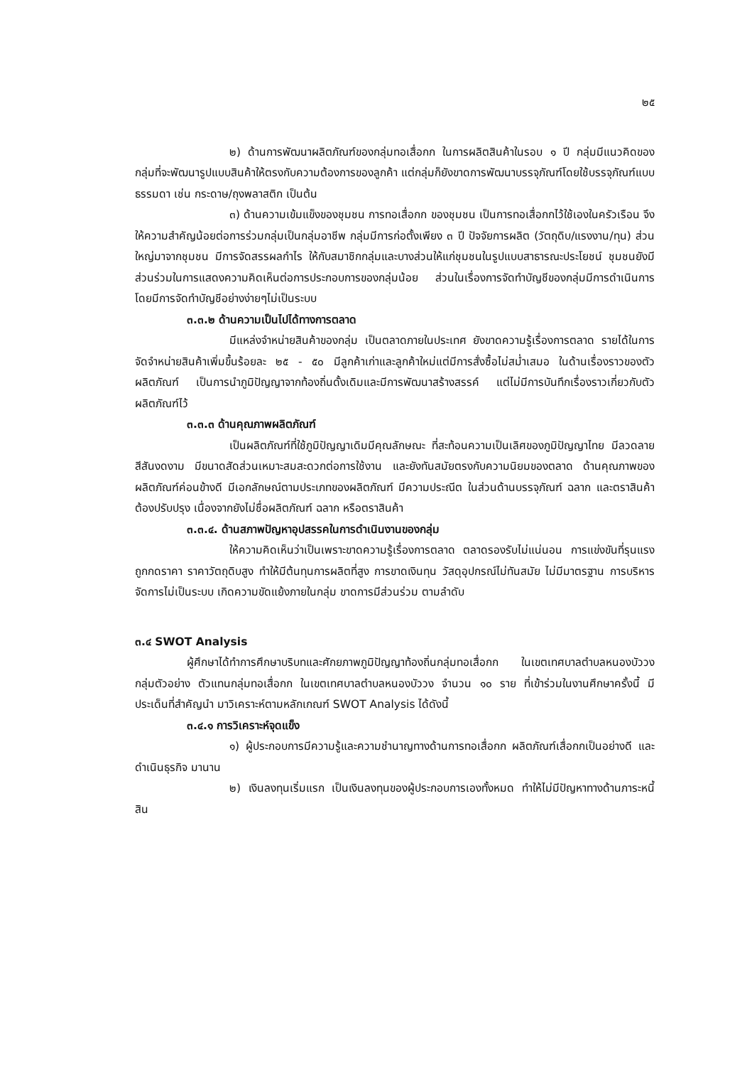๒๕
๒) ด้านการพัฒนาผลิตภัณฑ์ของกลุ่มทอเสื่อกก ในการผลิตสินค้าในรอบ ๑ ปี กลุ่มมีแนวคิดของกลุ่มที่จะพัฒนารูปแบบสินค้าให้ตรงกับความต้องการของลูกค้า แต่กลุ่มก็ยังขาดการพัฒนาบรรจุภัณฑ์โดยใช้บรรจุภัณฑ์แบบธรรมดา เช่น กระดาษ/ถุงพลาสติก เป็นต้น
๓) ด้านความเข้มแข็งของชุมชน การทอเสื่อกก ของชุมชน เป็นการทอเสื่อกกไว้ใช้เองในครัวเรือน จึงให้ความสำคัญน้อยต่อการร่วมกลุ่มเป็นกลุ่มอาชีพ กลุ่มมีการก่อตั้งเพียง ๓ ปี ปัจจัยการผลิต (วัตถุดิบ/แรงงาน/ทุน) ส่วนใหญ่มาจากชุมชน มีการจัดสรรผลกำไร ให้กับสมาชิกกลุ่มและบางส่วนให้แก่ชุมชนในรูปแบบสาธารณะประโยชน์ ชุมชนยังมีส่วนร่วมในการแสดงความคิดเห็นต่อการประกอบการของกลุ่มน้อย ส่วนในเรื่องการจัดทำบัญชีของกลุ่มมีการดำเนินการโดยมีการจัดทำบัญชีอย่างง่ายๆไม่เป็นระบบ
๓.๓.๒ ด้านความเป็นไปได้ทางการตลาด
มีแหล่งจำหน่ายสินค้าของกลุ่ม เป็นตลาดภายในประเทศ ยังขาดความรู้เรื่องการตลาด รายได้ในการจัดจำหน่ายสินค้าเพิ่มขึ้นร้อยละ ๒๕ - ๕๐ มีลูกค้าเก่าและลูกค้าใหม่แต่มีการสั่งซื้อไม่สม่ำเสมอ ในด้านเรื่องราวของตัวผลิตภัณฑ์ เป็นการนำภูมิปัญญาจากท้องถิ่นดั้งเดิมและมีการพัฒนาสร้างสรรค์ แต่ไม่มีการบันทึกเรื่องราวเกี่ยวกับตัวผลิตภัณฑ์ไว้
๓.๓.๓ ด้านคุณภาพผลิตภัณฑ์
เป็นผลิตภัณฑ์ที่ใช้ภูมิปัญญาเดิมมีคุณลักษณะ ที่สะท้อนความเป็นเลิศของภูมิปัญญาไทย มีลวดลาย สีสันงดงาม มีขนาดสัดส่วนเหมาะสมสะดวกต่อการใช้งาน และยังทันสมัยตรงกับความนิยมของตลาด ด้านคุณภาพของผลิตภัณฑ์ค่อนข้างดี มีเอกลักษณ์ตามประเภทของผลิตภัณฑ์ มีความประณีต ในส่วนด้านบรรจุภัณฑ์ ฉลาก และตราสินค้า ต้องปรับปรุง เนื่องจากยังไม่ชื่อผลิตภัณฑ์ ฉลาก หรือตราสินค้า
๓.๓.๔. ด้านสภาพปัญหาอุปสรรคในการดำเนินงานของกลุ่ม
ให้ความคิดเห็นว่าเป็นเพราะขาดความรู้เรื่องการตลาด ตลาดรองรับไม่แน่นอน การแข่งขันที่รุนแรง ถูกกดราคา ราคาวัตถุดิบสูง ทำให้มีต้นทุนการผลิตที่สูง การขาดเงินทุน วัสดุอุปกรณ์ไม่ทันสมัย ไม่มีมาตรฐาน การบริหารจัดการไม่เป็นระบบ เกิดความขัดแย้งภายในกลุ่ม ขาดการมีส่วนร่วม ตามลำดับ
๓.๔ SWOT Analysis
ผู้ศึกษาได้ทำการศึกษาบริบทและศักยภาพภูมิปัญญาท้องถิ่นกลุ่มทอเสื่อกก ในเขตเทศบาลตำบลหนองบัววง กลุ่มตัวอย่าง ตัวแทนกลุ่มทอเสื่อกก ในเขตเทศบาลตำบลหนองบัววง จำนวน ๑๐ ราย ที่เข้าร่วมในงานศึกษาครั้งนี้ มีประเด็นที่สำคัญนำ มาวิเคราะห์ตามหลักเกณฑ์ SWOT Analysis ได้ดังนี้
๓.๔.๑ การวิเคราะห์จุดแข็ง
๑) ผู้ประกอบการมีความรู้และความชำนาญทางด้านการทอเสื่อกก ผลิตภัณฑ์เสื่อกกเป็นอย่างดี และดำเนินธุรกิจ มานาน
๒) เงินลงทุนเริ่มแรก เป็นเงินลงทุนของผู้ประกอบการเองทั้งหมด ทำให้ไม่มีปัญหาทางด้านภาระหนี้สิน